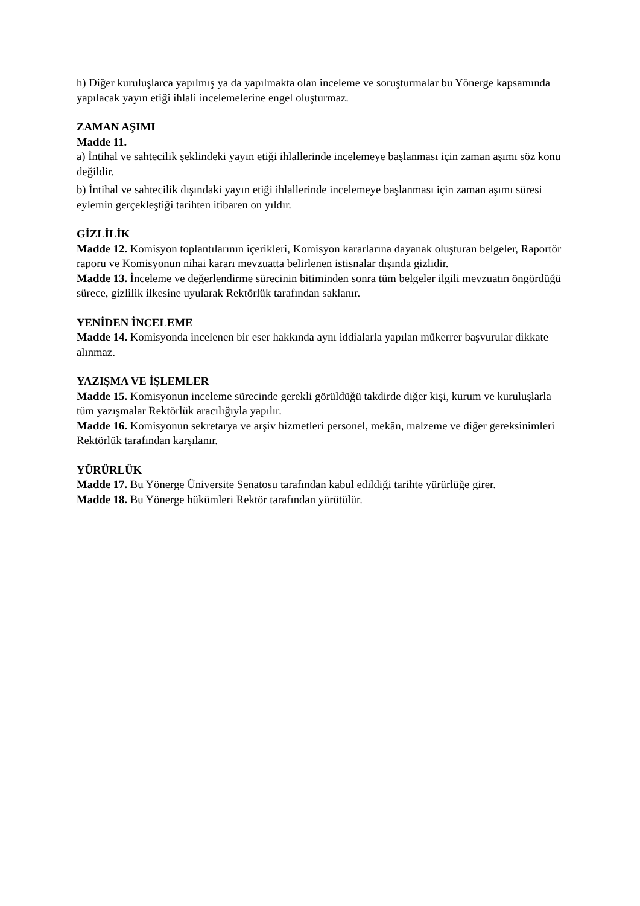h) Diğer kuruluşlarca yapılmış ya da yapılmakta olan inceleme ve soruşturmalar bu Yönerge kapsamında yapılacak yayın etiği ihlali incelemelerine engel oluşturmaz.
ZAMAN AŞIMI
Madde 11.
a) İntihal ve sahtecilik şeklindeki yayın etiği ihlallerinde incelemeye başlanması için zaman aşımı söz konu değildir.
b) İntihal ve sahtecilik dışındaki yayın etiği ihlallerinde incelemeye başlanması için zaman aşımı süresi eylemin gerçekleştiği tarihten itibaren on yıldır.
GİZLİLİK
Madde 12. Komisyon toplantılarının içerikleri, Komisyon kararlarına dayanak oluşturan belgeler, Raportör raporu ve Komisyonun nihai kararı mevzuatta belirlenen istisnalar dışında gizlidir.
Madde 13. İnceleme ve değerlendirme sürecinin bitiminden sonra tüm belgeler ilgili mevzuatın öngördüğü sürece, gizlilik ilkesine uyularak Rektörlük tarafından saklanır.
YENİDEN İNCELEME
Madde 14. Komisyonda incelenen bir eser hakkında aynı iddialarla yapılan mükerrer başvurular dikkate alınmaz.
YAZIŞMA VE İŞLEMLER
Madde 15. Komisyonun inceleme sürecinde gerekli görüldüğü takdirde diğer kişi, kurum ve kuruluşlarla tüm yazışmalar Rektörlük aracılığıyla yapılır.
Madde 16. Komisyonun sekretarya ve arşiv hizmetleri personel, mekân, malzeme ve diğer gereksinimleri Rektörlük tarafından karşılanır.
YÜRÜRLÜK
Madde 17. Bu Yönerge Üniversite Senatosu tarafından kabul edildiği tarihte yürürlüğe girer.
Madde 18. Bu Yönerge hükümleri Rektör tarafından yürütülür.